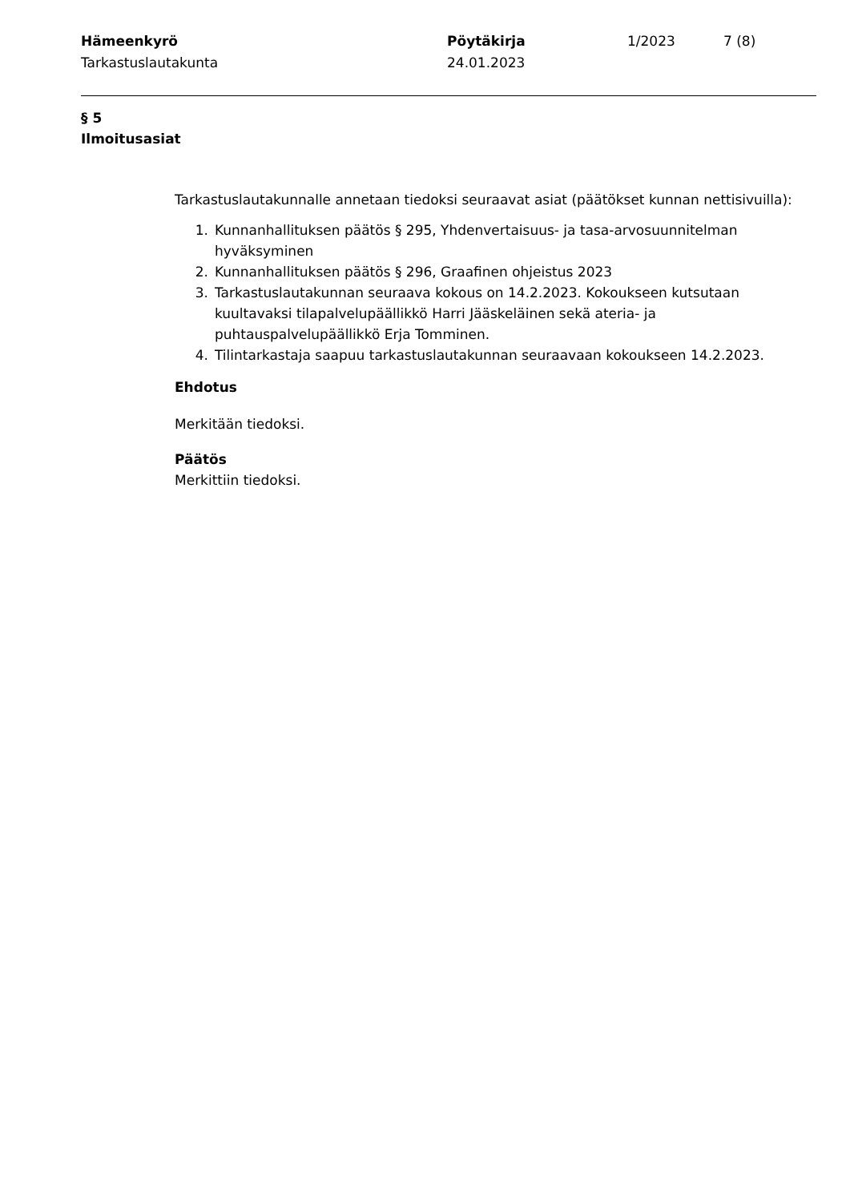Hämeenkyrö
Tarkastuslautakunta
Pöytäkirja
24.01.2023
1/2023 7 (8)
§ 5
Ilmoitusasiat
Tarkastuslautakunnalle annetaan tiedoksi seuraavat asiat (päätökset kunnan nettisivuilla):
1. Kunnanhallituksen päätös § 295, Yhdenvertaisuus- ja tasa-arvosuunnitelman hyväksyminen
2. Kunnanhallituksen päätös § 296, Graafinen ohjeistus 2023
3. Tarkastuslautakunnan seuraava kokous on 14.2.2023. Kokoukseen kutsutaan kuultavaksi tilapalvelupäällikkö Harri Jääskeläinen sekä ateria- ja puhtauspalvelupäällikkö Erja Tomminen.
4. Tilintarkastaja saapuu tarkastuslautakunnan seuraavaan kokoukseen 14.2.2023.
Ehdotus
Merkitään tiedoksi.
Päätös
Merkittiin tiedoksi.